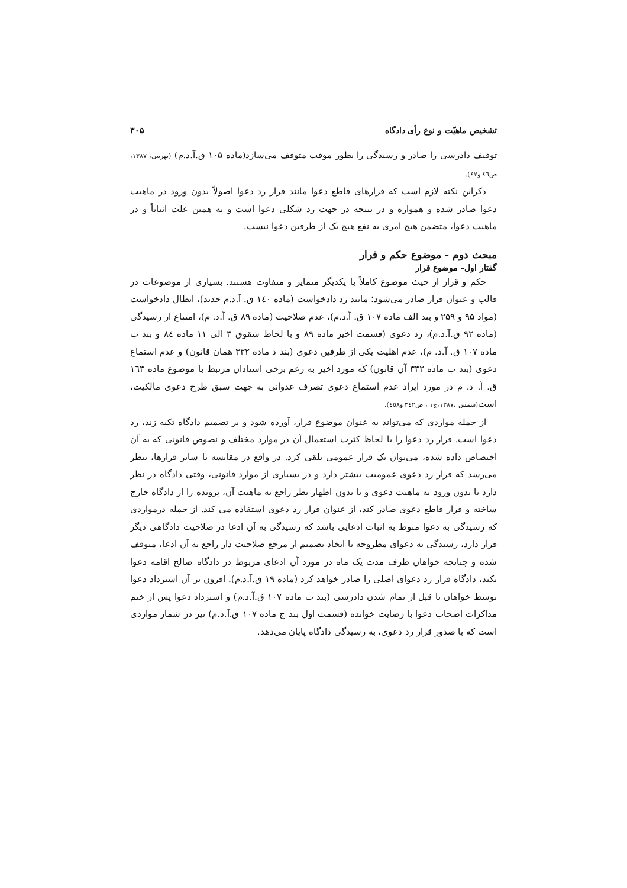تشخیص ماهیّت و نوع رأی دادگاه ۳۰۵
توقیف دادرسی را صادر و رسیدگی را بطور موقت متوقف می‌سازد(ماده ۱۰۵ ق.آ.د.م) (نهرینی، ۱۳۸۷، ص٤٦ و٤٧).
ذکراین نکته لازم است که قرارهای قاطع دعوا مانند قرار رد دعوا اصولاً بدون ورود در ماهیت دعوا صادر شده و همواره و در نتیجه در جهت رد شکلی دعوا است و به همین علت اثباتاً و در ماهیت دعوا، متضمن هیچ امری به نفع هیچ یک از طرفین دعوا نیست.
مبحث دوم - موضوع حکم و قرار
گفتار اول- موضوع قرار
حکم و قرار از حیث موضوع کاملاً با یکدیگر متمایز و متفاوت هستند. بسیاری از موضوعات در قالب و عنوان قرار صادر می‌شود؛ مانند رد دادخواست (ماده ۱٤۰ ق. آ.د.م جدید)، ابطال دادخواست (مواد ۹۵ و ۲۵۹ و بند الف ماده ۱۰۷ ق. آ.د.م)، عدم صلاحیت (ماده ۸۹ ق. آ.د. م)، امتناع از رسیدگی (ماده ۹۲ ق.آ.د.م)، رد دعوی (قسمت اخیر ماده ۸۹ و با لحاظ شقوق ۳ الی ۱۱ ماده ۸٤ و بند ب ماده ۱۰۷ ق. آ.د. م)، عدم اهلیت یکی از طرفین دعوی (بند د ماده ۳۳۲ همان قانون) و عدم استماع دعوی (بند ب ماده ۳۳۲ آن قانون) که مورد اخیر به زعم برخی استادان مرتبط با موضوع ماده ۱٦۳ ق. آ. د. م در مورد ایراد عدم استماع دعوی تصرف عدوانی به جهت سبق طرح دعوی مالکیت، است(شمس ،۱۳۸۷،ج۱ ، ص۳٤۲ و٤٥۸).
از جمله مواردی که می‌تواند به عنوان موضوع قرار، آورده شود و بر تصمیم دادگاه تکیه زند، رد دعوا است. قرار رد دعوا را با لحاظ کثرت استعمال آن در موارد مختلف و نصوص قانونی که به آن اختصاص داده شده، می‌توان یک قرار عمومی تلقی کرد. در واقع در مقایسه با سایر قرارها، بنظر می‌رسد که قرار رد دعوی عمومیت بیشتر دارد و در بسیاری از موارد قانونی، وقتی دادگاه در نظر دارد تا بدون ورود به ماهیت دعوی و یا بدون اظهار نظر راجع به ماهیت آن، پرونده را از دادگاه خارج ساخته و قرار قاطع دعوی صادر کند، از عنوان قرار رد دعوی استفاده می کند. از جمله درمواردی که رسیدگی به دعوا منوط به اثبات ادعایی باشد که رسیدگی به آن ادعا در صلاحیت دادگاهی دیگر قرار دارد، رسیدگی به دعوای مطروحه تا اتخاذ تصمیم از مرجع صلاحیت دار راجع به آن ادعا، متوقف شده و چنانچه خواهان ظرف مدت یک ماه در مورد آن ادعای مربوط در دادگاه صالح اقامه دعوا نکند، دادگاه قرار رد دعوای اصلی را صادر خواهد کرد (ماده ۱۹ ق.آ.د.م). افزون بر آن استرداد دعوا توسط خواهان تا قبل از تمام شدن دادرسی (بند ب ماده ۱۰۷ ق.آ.د.م) و استرداد دعوا پس از ختم مذاکرات اصحاب دعوا با رضایت خوانده (قسمت اول بند ج ماده ۱۰۷ ق.آ.د.م) نیز در شمار مواردی است که با صدور قرار رد دعوی، به رسیدگی دادگاه پایان می‌دهد.